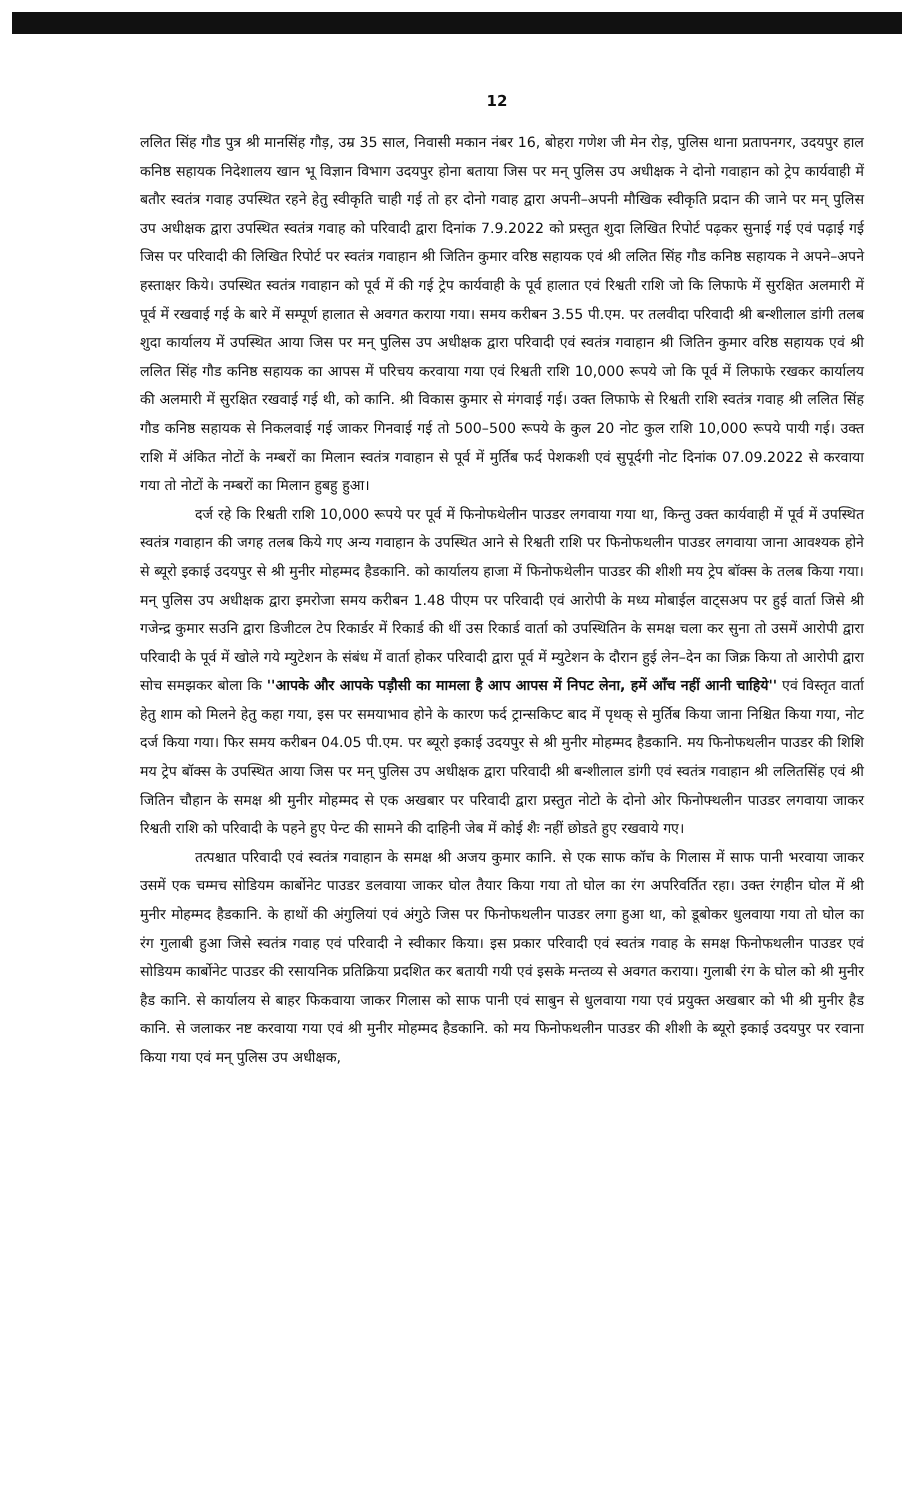12
ललित सिंह गौड पुत्र श्री मानसिंह गौड़, उम्र 35 साल, निवासी मकान नंबर 16, बोहरा गणेश जी मेन रोड़, पुलिस थाना प्रतापनगर, उदयपुर हाल कनिष्ठ सहायक निदेशालय खान भू विज्ञान विभाग उदयपुर होना बताया जिस पर मन् पुलिस उप अधीक्षक ने दोनो गवाहान को ट्रेप कार्यवाही में बतौर स्वतंत्र गवाह उपस्थित रहने हेतु स्वीकृति चाही गई तो हर दोनो गवाह द्वारा अपनी–अपनी मौखिक स्वीकृति प्रदान की जाने पर मन् पुलिस उप अधीक्षक द्वारा उपस्थित स्वतंत्र गवाह को परिवादी द्वारा दिनांक 7.9.2022 को प्रस्तुत शुदा लिखित रिपोर्ट पढ़कर सुनाई गई एवं पढ़ाई गई जिस पर परिवादी की लिखित रिपोर्ट पर स्वतंत्र गवाहान श्री जितिन कुमार वरिष्ठ सहायक एवं श्री ललित सिंह गौड कनिष्ठ सहायक ने अपने–अपने हस्ताक्षर किये। उपस्थित स्वतंत्र गवाहान को पूर्व में की गई ट्रेप कार्यवाही के पूर्व हालात एवं रिश्वती राशि जो कि लिफाफे में सुरक्षित अलमारी में पूर्व में रखवाई गई के बारे में सम्पूर्ण हालात से अवगत कराया गया। समय करीबन 3.55 पी.एम. पर तलवीदा परिवादी श्री बन्शीलाल डांगी तलब शुदा कार्यालय में उपस्थित आया जिस पर मन् पुलिस उप अधीक्षक द्वारा परिवादी एवं स्वतंत्र गवाहान श्री जितिन कुमार वरिष्ठ सहायक एवं श्री ललित सिंह गौड कनिष्ठ सहायक का आपस में परिचय करवाया गया एवं रिश्वती राशि 10,000 रूपये जो कि पूर्व में लिफाफे रखकर कार्यालय की अलमारी में सुरक्षित रखवाई गई थी, को कानि. श्री विकास कुमार से मंगवाई गई। उक्त लिफाफे से रिश्वती राशि स्वतंत्र गवाह श्री ललित सिंह गौड कनिष्ठ सहायक से निकलवाई गई जाकर गिनवाई गई तो 500–500 रूपये के कुल 20 नोट कुल राशि 10,000 रूपये पायी गई। उक्त राशि में अंकित नोटों के नम्बरों का मिलान स्वतंत्र गवाहान से पूर्व में मुर्तिब फर्द पेशकशी एवं सुपूर्दगी नोट दिनांक 07.09.2022 से करवाया गया तो नोटों के नम्बरों का मिलान हुबहु हुआ।
दर्ज रहे कि रिश्वती राशि 10,000 रूपये पर पूर्व में फिनोफथेलीन पाउडर लगवाया गया था, किन्तु उक्त कार्यवाही में पूर्व में उपस्थित स्वतंत्र गवाहान की जगह तलब किये गए अन्य गवाहान के उपस्थित आने से रिश्वती राशि पर फिनोफथलीन पाउडर लगवाया जाना आवश्यक होने से ब्यूरो इकाई उदयपुर से श्री मुनीर मोहम्मद हैडकानि. को कार्यालय हाजा में फिनोफथेलीन पाउडर की शीशी मय ट्रेप बॉक्स के तलब किया गया। मन् पुलिस उप अधीक्षक द्वारा इमरोजा समय करीबन 1.48 पीएम पर परिवादी एवं आरोपी के मध्य मोबाईल वाट्सअप पर हुई वार्ता जिसे श्री गजेन्द्र कुमार सउनि द्वारा डिजीटल टेप रिकार्डर में रिकार्ड की थीं उस रिकार्ड वार्ता को उपस्थितिन के समक्ष चला कर सुना तो उसमें आरोपी द्वारा परिवादी के पूर्व में खोले गये म्युटेशन के संबंध में वार्ता होकर परिवादी द्वारा पूर्व में म्युटेशन के दौरान हुई लेन–देन का जिक्र किया तो आरोपी द्वारा सोच समझकर बोला कि ''आपके और आपके पड़ौसी का मामला है आप आपस में निपट लेना, हमें आँच नहीं आनी चाहिये'' एवं विस्तृत वार्ता हेतु शाम को मिलने हेतु कहा गया, इस पर समयाभाव होने के कारण फर्द ट्रान्सकिप्ट बाद में पृथक् से मुर्तिब किया जाना निश्चित किया गया, नोट दर्ज किया गया। फिर समय करीबन 04.05 पी.एम. पर ब्यूरो इकाई उदयपुर से श्री मुनीर मोहम्मद हैडकानि. मय फिनोफथलीन पाउडर की शिशि मय ट्रेप बॉक्स के उपस्थित आया जिस पर मन् पुलिस उप अधीक्षक द्वारा परिवादी श्री बन्शीलाल डांगी एवं स्वतंत्र गवाहान श्री ललितसिंह एवं श्री जितिन चौहान के समक्ष श्री मुनीर मोहम्मद से एक अखबार पर परिवादी द्वारा प्रस्तुत नोटो के दोनो ओर फिनोफ्थलीन पाउडर लगवाया जाकर रिश्वती राशि को परिवादी के पहने हुए पेन्ट की सामने की दाहिनी जेब में कोई शैः नहीं छोडते हुए रखवाये गए।
तत्पश्चात परिवादी एवं स्वतंत्र गवाहान के समक्ष श्री अजय कुमार कानि. से एक साफ कॉच के गिलास में साफ पानी भरवाया जाकर उसमें एक चम्मच सोडियम कार्बोनेट पाउडर डलवाया जाकर घोल तैयार किया गया तो घोल का रंग अपरिवर्तित रहा। उक्त रंगहीन घोल में श्री मुनीर मोहम्मद हैडकानि. के हाथों की अंगुलियां एवं अंगुठे जिस पर फिनोफथलीन पाउडर लगा हुआ था, को डूबोकर धुलवाया गया तो घोल का रंग गुलाबी हुआ जिसे स्वतंत्र गवाह एवं परिवादी ने स्वीकार किया। इस प्रकार परिवादी एवं स्वतंत्र गवाह के समक्ष फिनोफथलीन पाउडर एवं सोडियम कार्बोनेट पाउडर की रसायनिक प्रतिक्रिया प्रदशित कर बतायी गयी एवं इसके मन्तव्य से अवगत कराया। गुलाबी रंग के घोल को श्री मुनीर हैड कानि. से कार्यालय से बाहर फिकवाया जाकर गिलास को साफ पानी एवं साबुन से धुलवाया गया एवं प्रयुक्त अखबार को भी श्री मुनीर हैड कानि. से जलाकर नष्ट करवाया गया एवं श्री मुनीर मोहम्मद हैडकानि. को मय फिनोफथलीन पाउडर की शीशी के ब्यूरो इकाई उदयपुर पर रवाना किया गया एवं मन् पुलिस उप अधीक्षक,